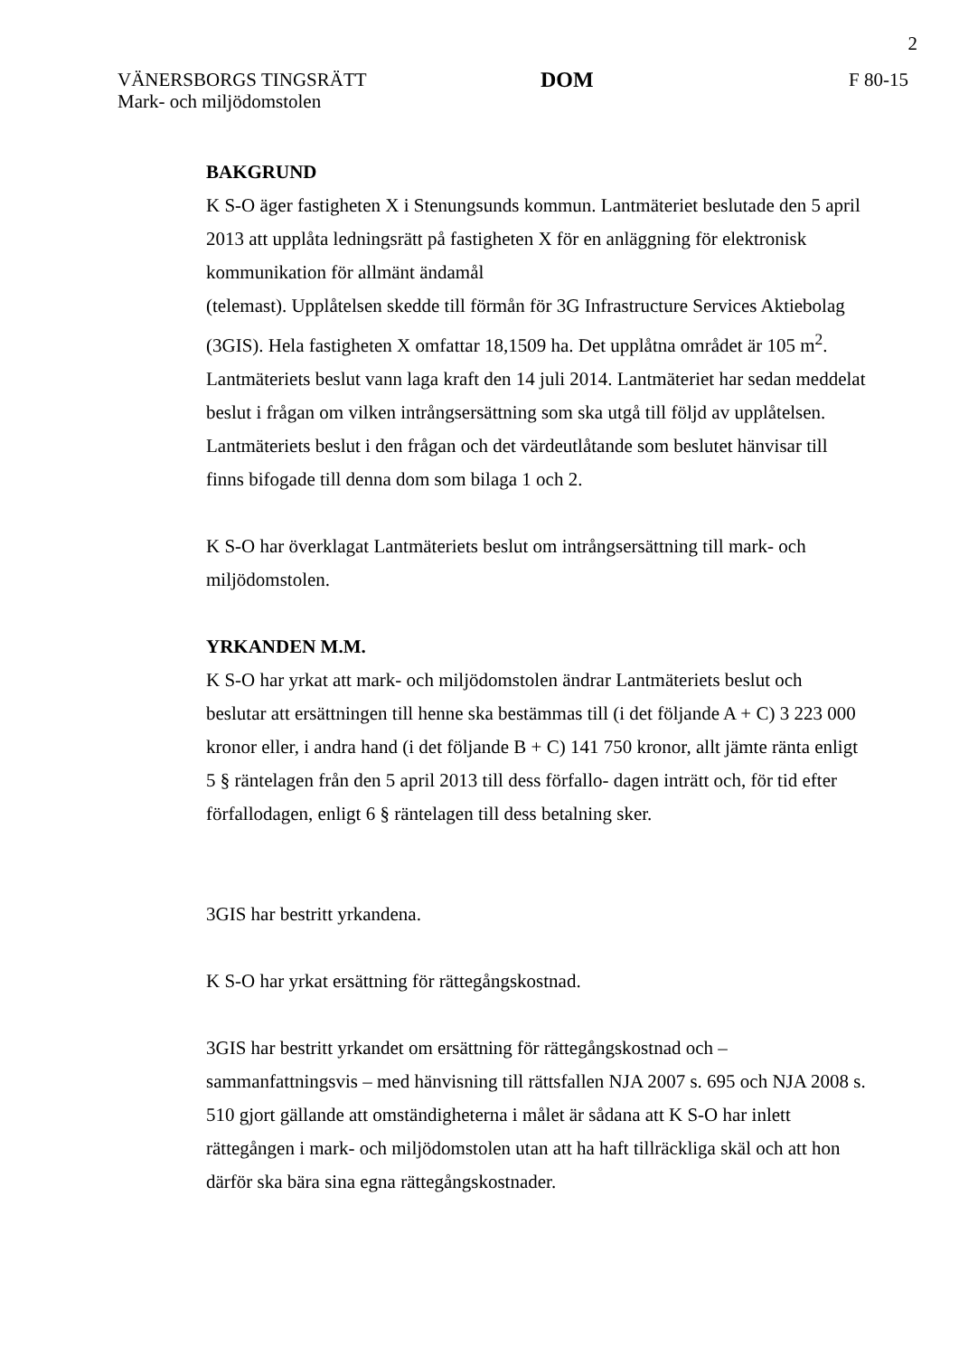2
VÄNERSBORGS TINGSRÄTT
Mark- och miljödomstolen
DOM F 80-15
BAKGRUND
K S-O äger fastigheten X i Stenungsunds kommun. Lantmäteriet beslutade den 5 april 2013 att upplåta ledningsrätt på fastigheten X för en anläggning för elektronisk kommunikation för allmänt ändamål
(telemast). Upplåtelsen skedde till förmån för 3G Infrastructure Services Aktiebolag (3GIS). Hela fastigheten X omfattar 18,1509 ha. Det upplåtna området är 105 m<sup>2</sup>. Lantmäteriets beslut vann laga kraft den 14 juli 2014. Lantmäteriet har sedan meddelat beslut i frågan om vilken intrångsersättning som ska utgå till följd av upplåtelsen. Lantmäteriets beslut i den frågan och det värdeutlåtande som beslutet hänvisar till finns bifogade till denna dom som bilaga 1 och 2.
K S-O har överklagat Lantmäteriets beslut om intrångsersättning till mark- och miljödomstolen.
YRKANDEN M.M.
K S-O har yrkat att mark- och miljödomstolen ändrar Lantmäteriets beslut och beslutar att ersättningen till henne ska bestämmas till (i det följande A + C) 3 223 000 kronor eller, i andra hand (i det följande B + C) 141 750 kronor, allt jämte ränta enligt 5 § räntelagen från den 5 april 2013 till dess förfallo- dagen inträtt och, för tid efter förfallodagen, enligt 6 § räntelagen till dess betalning sker.
3GIS har bestritt yrkandena.
K S-O har yrkat ersättning för rättegångskostnad.
3GIS har bestritt yrkandet om ersättning för rättegångskostnad och – sammanfattningsvis – med hänvisning till rättsfallen NJA 2007 s. 695 och NJA 2008 s. 510 gjort gällande att omständigheterna i målet är sådana att K S-O har inlett rättegången i mark- och miljödomstolen utan att ha haft tillräckliga skäl och att hon därför ska bära sina egna rättegångskostnader.